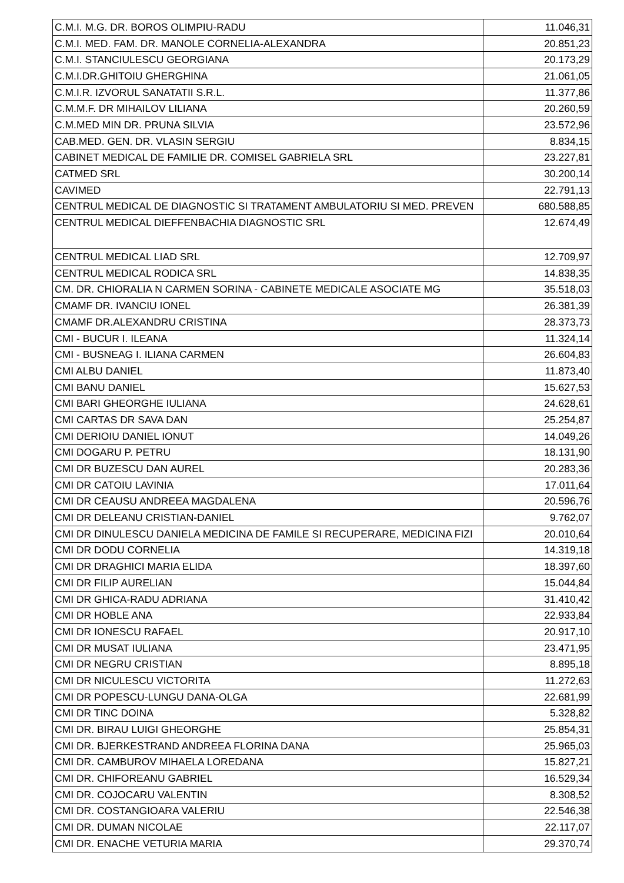| C.M.I. M.G. DR. BOROS OLIMPIU-RADU | 11.046,31 |
| C.M.I. MED. FAM. DR. MANOLE CORNELIA-ALEXANDRA | 20.851,23 |
| C.M.I. STANCIULESCU GEORGIANA | 20.173,29 |
| C.M.I.DR.GHITOIU GHERGHINA | 21.061,05 |
| C.M.I.R. IZVORUL SANATATII S.R.L. | 11.377,86 |
| C.M.M.F. DR MIHAILOV LILIANA | 20.260,59 |
| C.M.MED MIN DR. PRUNA SILVIA | 23.572,96 |
| CAB.MED. GEN. DR. VLASIN SERGIU | 8.834,15 |
| CABINET MEDICAL DE FAMILIE DR. COMISEL GABRIELA SRL | 23.227,81 |
| CATMED SRL | 30.200,14 |
| CAVIMED | 22.791,13 |
| CENTRUL MEDICAL DE DIAGNOSTIC SI TRATAMENT AMBULATORIU SI MED. PREVEN | 680.588,85 |
| CENTRUL MEDICAL DIEFFENBACHIA DIAGNOSTIC SRL | 12.674,49 |
| CENTRUL MEDICAL LIAD SRL | 12.709,97 |
| CENTRUL MEDICAL RODICA SRL | 14.838,35 |
| CM. DR. CHIORALIA N CARMEN SORINA - CABINETE MEDICALE ASOCIATE MG | 35.518,03 |
| CMAMF DR. IVANCIU IONEL | 26.381,39 |
| CMAMF DR.ALEXANDRU CRISTINA | 28.373,73 |
| CMI - BUCUR I. ILEANA | 11.324,14 |
| CMI - BUSNEAG I. ILIANA CARMEN | 26.604,83 |
| CMI ALBU DANIEL | 11.873,40 |
| CMI BANU DANIEL | 15.627,53 |
| CMI BARI GHEORGHE IULIANA | 24.628,61 |
| CMI CARTAS DR SAVA DAN | 25.254,87 |
| CMI DERIOIU DANIEL IONUT | 14.049,26 |
| CMI DOGARU P. PETRU | 18.131,90 |
| CMI DR BUZESCU DAN AUREL | 20.283,36 |
| CMI DR CATOIU LAVINIA | 17.011,64 |
| CMI DR CEAUSU ANDREEA MAGDALENA | 20.596,76 |
| CMI DR DELEANU CRISTIAN-DANIEL | 9.762,07 |
| CMI DR DINULESCU DANIELA MEDICINA DE FAMILE SI RECUPERARE, MEDICINA FIZI | 20.010,64 |
| CMI DR DODU CORNELIA | 14.319,18 |
| CMI DR DRAGHICI MARIA ELIDA | 18.397,60 |
| CMI DR FILIP AURELIAN | 15.044,84 |
| CMI DR GHICA-RADU ADRIANA | 31.410,42 |
| CMI DR HOBLE ANA | 22.933,84 |
| CMI DR IONESCU RAFAEL | 20.917,10 |
| CMI DR MUSAT IULIANA | 23.471,95 |
| CMI DR NEGRU CRISTIAN | 8.895,18 |
| CMI DR NICULESCU VICTORITA | 11.272,63 |
| CMI DR POPESCU-LUNGU DANA-OLGA | 22.681,99 |
| CMI DR TINC DOINA | 5.328,82 |
| CMI DR. BIRAU LUIGI GHEORGHE | 25.854,31 |
| CMI DR. BJERKESTRAND ANDREEA FLORINA DANA | 25.965,03 |
| CMI DR. CAMBUROV MIHAELA LOREDANA | 15.827,21 |
| CMI DR. CHIFOREANU GABRIEL | 16.529,34 |
| CMI DR. COJOCARU VALENTIN | 8.308,52 |
| CMI DR. COSTANGIOARA VALERIU | 22.546,38 |
| CMI DR. DUMAN NICOLAE | 22.117,07 |
| CMI DR. ENACHE VETURIA MARIA | 29.370,74 |